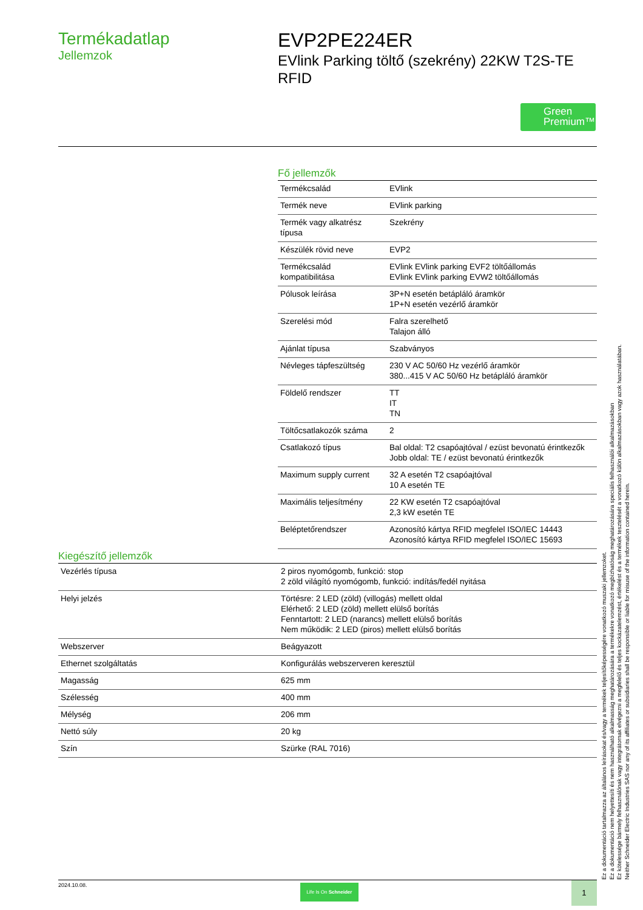Termékadatlap
Jellemzok
EVP2PE224ER
EVlink Parking töltő (szekrény) 22KW T2S-TE RFID
Green
Premium™
Fő jellemzők
| Termékcsalád | EVlink |
| Termék neve | EVlink parking |
| Termék vagy alkatrész típusa | Szekrény |
| Készülék rövid neve | EVP2 |
| Termékcsalád kompatibilitása | EVlink EVlink parking EVF2 töltőállomás EVlink EVlink parking EVW2 töltőállomás |
| Pólusok leírása | 3P+N esetén betápláló áramkör 1P+N esetén vezérlő áramkör |
| Szerelési mód | Falra szerelhető Talajon álló |
| Ajánlat típusa | Szabványos |
| Névleges tápfeszültség | 230 V AC 50/60 Hz vezérlő áramkör 380...415 V AC 50/60 Hz betápláló áramkör |
| Földelő rendszer | TT IT TN |
| Töltőcsatlakozók száma | 2 |
| Csatlakozó típus | Bal oldal: T2 csapóajtóval / ezüst bevonatú érintkezők Jobb oldal: TE / ezüst bevonatú érintkezők |
| Maximum supply current | 32 A esetén T2 csapóajtóval 10 A esetén TE |
| Maximális teljesítmény | 22 KW esetén T2 csapóajtóval 2,3 kW esetén TE |
| Beléptetőrendszer | Azonosító kártya RFID megfelel ISO/IEC 14443 Azonosító kártya RFID megfelel ISO/IEC 15693 |
Kiegészítő jellemzők
| Vezérlés típusa | 2 piros nyomógomb, funkció: stop 2 zöld világító nyomógomb, funkció: indítás/fedél nyitása |
| Helyi jelzés | Törtésre: 2 LED (zöld) (villogás) mellett oldal Elérhető: 2 LED (zöld) mellett elülső borítás Fenntartott: 2 LED (narancs) mellett elülső borítás Nem működik: 2 LED (piros) mellett elülső borítás |
| Webszerver | Beágyazott |
| Ethernet szolgáltatás | Konfigurálás webszerveren keresztül |
| Magasság | 625 mm |
| Szélesség | 400 mm |
| Mélység | 206 mm |
| Nettó súly | 20 kg |
| Szín | Szürke (RAL 7016) |
Ez a dokumentáció tartalmazza az általános leírásokat és/vagy a termékek teljesítőképességére vonatkozó muszaki jellemzoket.
Ez a dokumentáció nem helyettesíti és nem használható alkalmasság meghatározására a termékekre vonatkozó megbízhatóság meghatározására speciális felhasználói alkalmazásokban
Ez kötelessége bármely felhasználónak vagy integrátornak elvégezni a megfelelő és teljes kockázatelemzést, értékelést és a termékek tesztelését a vonatkozó külön alkalmazásokban vagy azok használatában.
Neither Schneider Electric Industries SAS nor any of its affiliates or subsidiaries shall be responsible or liable for misuse of the information contained herein.
2024.10.08. Life Is On Schneider 1